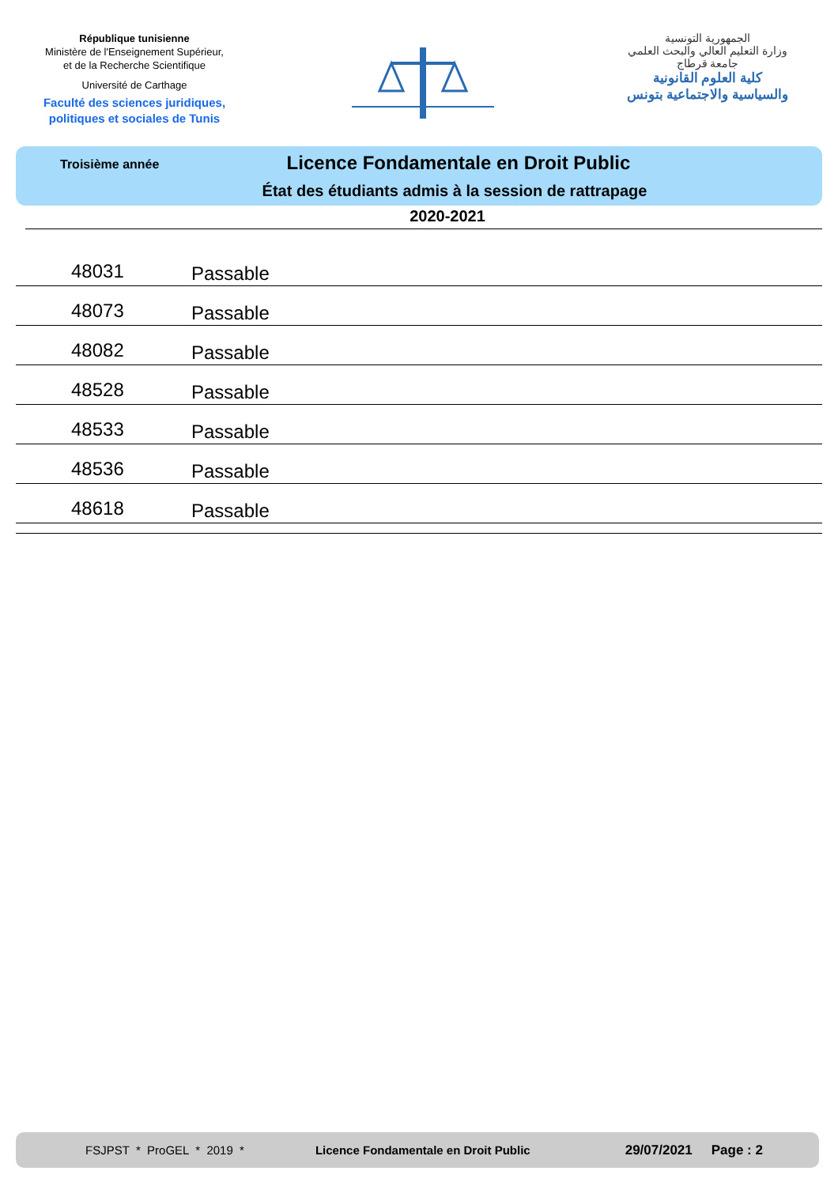République tunisienne
Ministère de l'Enseignement Supérieur,
et de la Recherche Scientifique
Université de Carthage
Faculté des sciences juridiques,
politiques et sociales de Tunis
الجمهورية التونسية
وزارة التعليم العالي والبحث العلمي
جامعة قرطاج
كلية العلوم القانونية
والسياسية والاجتماعية بتونس
Troisième année
Licence Fondamentale en Droit Public
État des étudiants admis à la session de rattrapage
2020-2021
| 48031 | Passable |
| 48073 | Passable |
| 48082 | Passable |
| 48528 | Passable |
| 48533 | Passable |
| 48536 | Passable |
| 48618 | Passable |
FSJPST * ProGEL * 2019 * Licence Fondamentale en Droit Public 29/07/2021 Page : 2